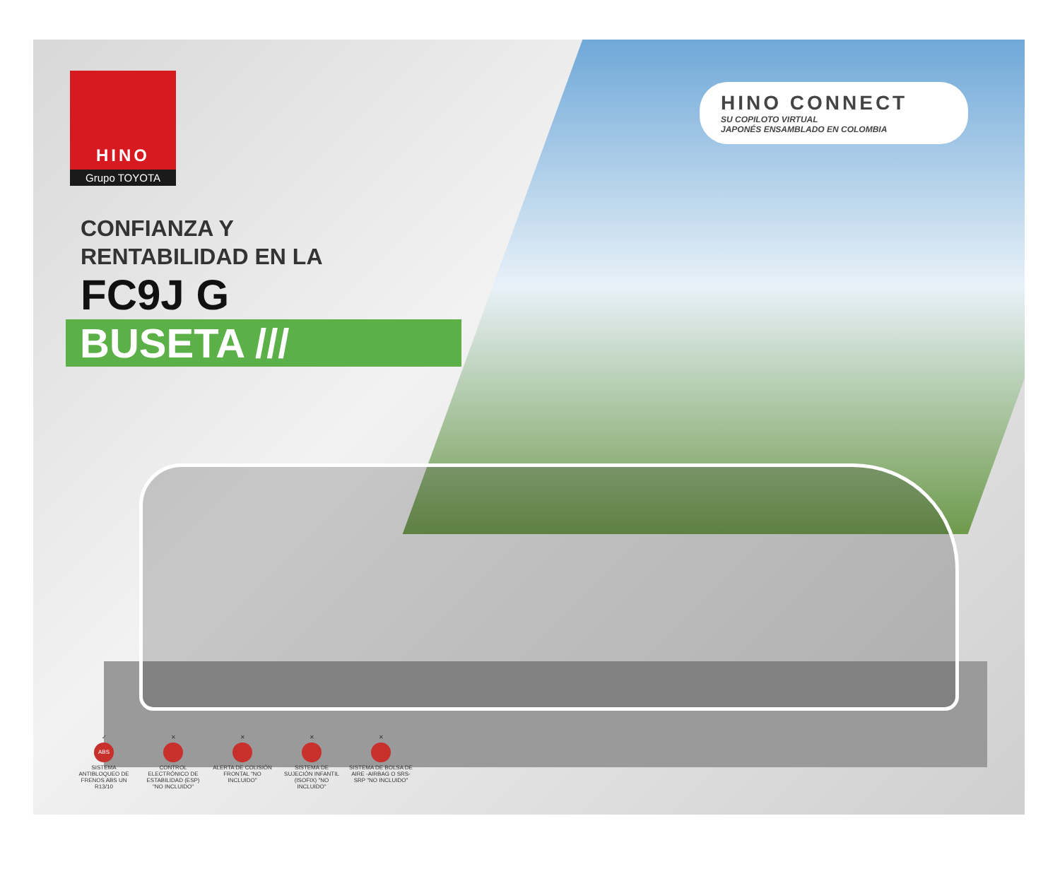HINO
Grupo TOYOTA
HINO CONNECT
SU COPILOTO VIRTUAL
JAPONÉS ENSAMBLADO EN COLOMBIA
CONFIANZA Y
RENTABILIDAD EN LA
FC9J G
BUSETA ///
✓
ABS
SISTEMA ANTIBLOQUEO DE FRENOS ABS UN R13/10
✕ CONTROL ELECTRÓNICO DE ESTABILIDAD (ESP) "NO INCLUIDO"
✕ ALERTA DE COLISIÓN FRONTAL "NO INCLUIDO"
✕ SISTEMA DE SUJECIÓN INFANTIL (ISOFIX) "NO INCLUIDO"
✕ SISTEMA DE BOLSA DE AIRE -AIRBAG O SRS- SRP "NO INCLUIDO"